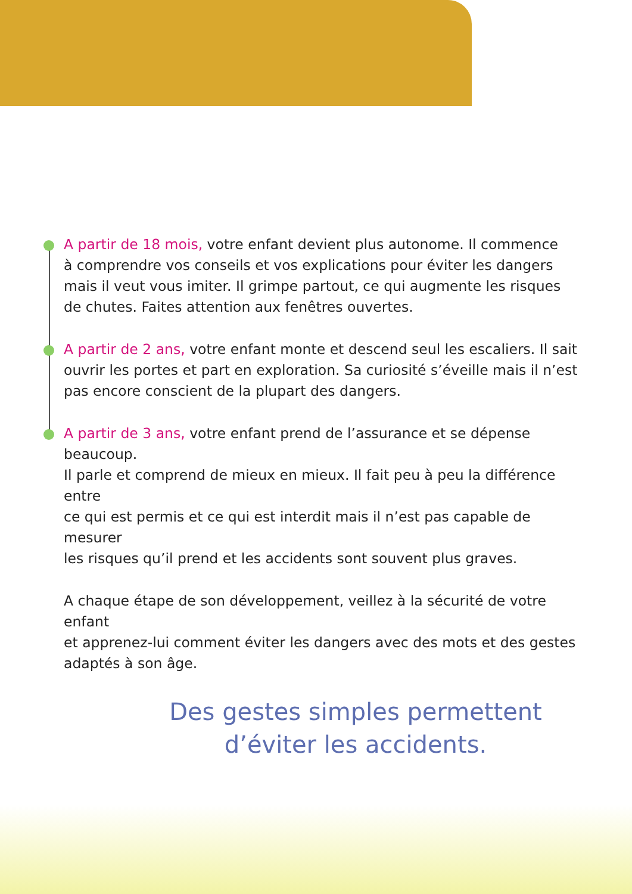A partir de 18 mois, votre enfant devient plus autonome. Il commence
à comprendre vos conseils et vos explications pour éviter les dangers
mais il veut vous imiter. Il grimpe partout, ce qui augmente les risques
de chutes. Faites attention aux fenêtres ouvertes.
A partir de 2 ans, votre enfant monte et descend seul les escaliers. Il sait
ouvrir les portes et part en exploration. Sa curiosité s’éveille mais il n’est
pas encore conscient de la plupart des dangers.
A partir de 3 ans, votre enfant prend de l’assurance et se dépense beaucoup.
Il parle et comprend de mieux en mieux. Il fait peu à peu la différence entre
ce qui est permis et ce qui est interdit mais il n’est pas capable de mesurer
les risques qu’il prend et les accidents sont souvent plus graves.
A chaque étape de son développement, veillez à la sécurité de votre enfant
et apprenez-lui comment éviter les dangers avec des mots et des gestes
adaptés à son âge.
Des gestes simples permettent
d’éviter les accidents.